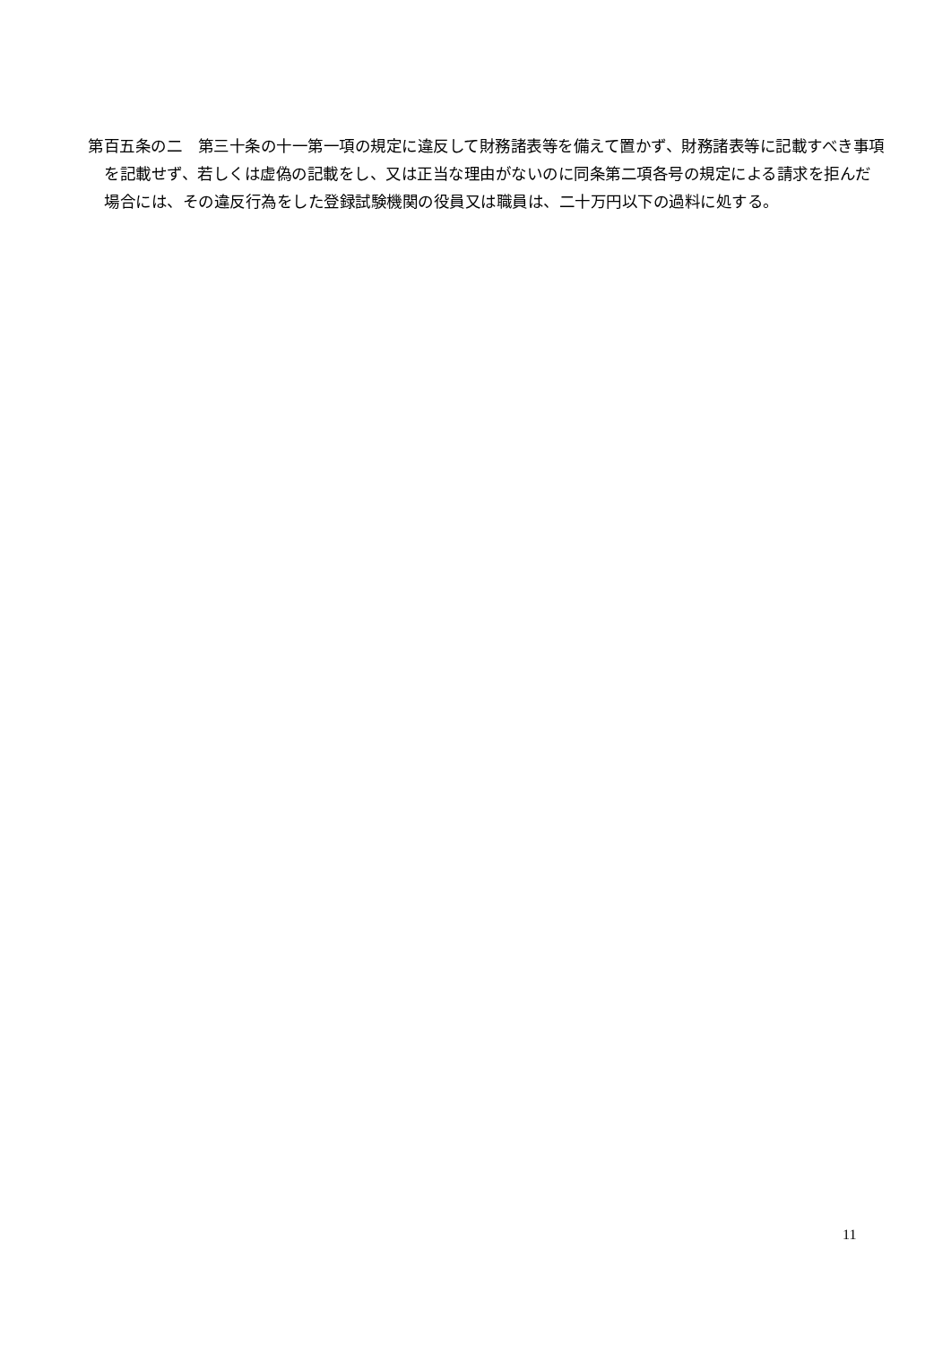第百五条の二　第三十条の十一第一項の規定に違反して財務諸表等を備えて置かず、財務諸表等に記載すべき事項を記載せず、若しくは虚偽の記載をし、又は正当な理由がないのに同条第二項各号の規定による請求を拒んだ場合には、その違反行為をした登録試験機関の役員又は職員は、二十万円以下の過料に処する。
11